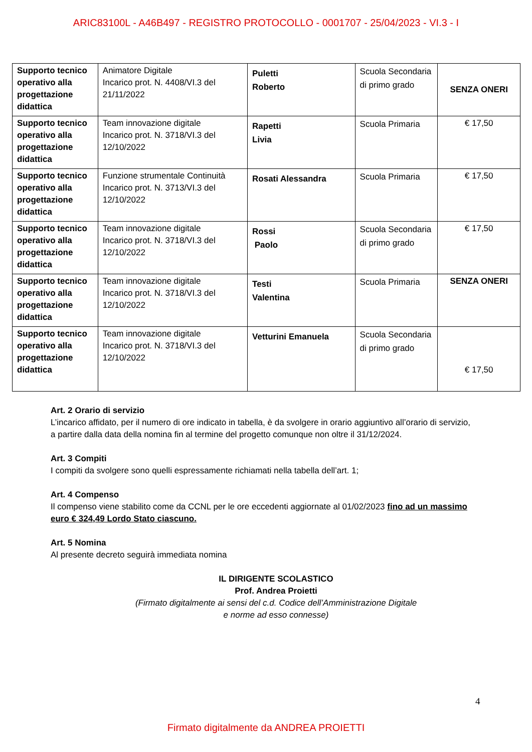ARIC83100L - A46B497 - REGISTRO PROTOCOLLO - 0001707 - 25/04/2023 - VI.3 - I
| Supporto tecnico operativo alla progettazione didattica | Animatore Digitale Incarico prot. N. 4408/VI.3 del 21/11/2022 | Puletti Roberto | Scuola Secondaria di primo grado | SENZA ONERI |
| Supporto tecnico operativo alla progettazione didattica | Team innovazione digitale Incarico prot. N. 3718/VI.3 del 12/10/2022 | Rapetti Livia | Scuola Primaria | € 17,50 |
| Supporto tecnico operativo alla progettazione didattica | Funzione strumentale Continuità Incarico prot. N. 3713/VI.3 del 12/10/2022 | Rosati Alessandra | Scuola Primaria | € 17,50 |
| Supporto tecnico operativo alla progettazione didattica | Team innovazione digitale Incarico prot. N. 3718/VI.3 del 12/10/2022 | Rossi Paolo | Scuola Secondaria di primo grado | € 17,50 |
| Supporto tecnico operativo alla progettazione didattica | Team innovazione digitale Incarico prot. N. 3718/VI.3 del 12/10/2022 | Testi Valentina | Scuola Primaria | SENZA ONERI |
| Supporto tecnico operativo alla progettazione didattica | Team innovazione digitale Incarico prot. N. 3718/VI.3 del 12/10/2022 | Vetturini Emanuela | Scuola Secondaria di primo grado | € 17,50 |
Art. 2 Orario di servizio
L’incarico affidato, per il numero di ore indicato in tabella, è da svolgere in orario aggiuntivo all’orario di servizio, a partire dalla data della nomina fin al termine del progetto comunque non oltre il 31/12/2024.
Art. 3 Compiti
I compiti da svolgere sono quelli espressamente richiamati nella tabella dell’art. 1;
Art. 4 Compenso
Il compenso viene stabilito come da CCNL per le ore eccedenti aggiornate al 01/02/2023 fino ad un massimo euro € 324,49 Lordo Stato ciascuno.
Art. 5 Nomina
Al presente decreto seguirà immediata nomina
IL DIRIGENTE SCOLASTICO
Prof. Andrea Proietti
(Firmato digitalmente ai sensi del c.d. Codice dell’Amministrazione Digitale
e norme ad esso connesse)
4
Firmato digitalmente da ANDREA PROIETTI